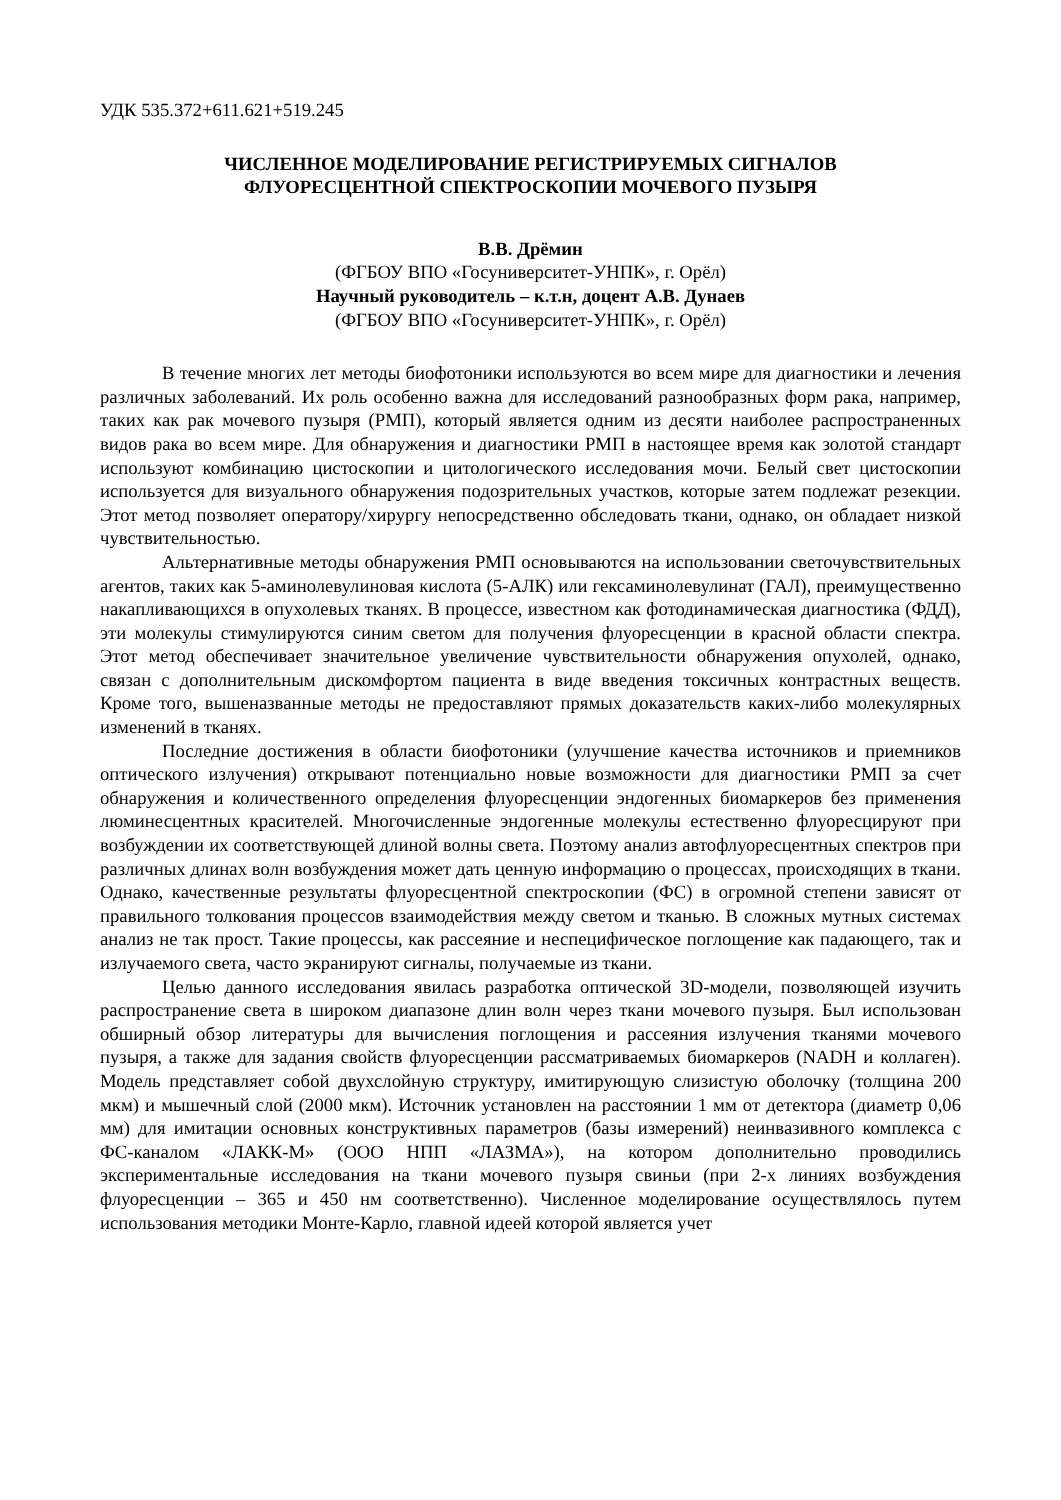УДК 535.372+611.621+519.245
ЧИСЛЕННОЕ МОДЕЛИРОВАНИЕ РЕГИСТРИРУЕМЫХ СИГНАЛОВ
ФЛУОРЕСЦЕНТНОЙ СПЕКТРОСКОПИИ МОЧЕВОГО ПУЗЫРЯ
В.В. Дрёмин
(ФГБОУ ВПО «Госуниверситет-УНПК», г. Орёл)
Научный руководитель – к.т.н, доцент А.В. Дунаев
(ФГБОУ ВПО «Госуниверситет-УНПК», г. Орёл)
В течение многих лет методы биофотоники используются во всем мире для диагностики и лечения различных заболеваний. Их роль особенно важна для исследований разнообразных форм рака, например, таких как рак мочевого пузыря (РМП), который является одним из десяти наиболее распространенных видов рака во всем мире. Для обнаружения и диагностики РМП в настоящее время как золотой стандарт используют комбинацию цистоскопии и цитологического исследования мочи. Белый свет цистоскопии используется для визуального обнаружения подозрительных участков, которые затем подлежат резекции. Этот метод позволяет оператору/хирургу непосредственно обследовать ткани, однако, он обладает низкой чувствительностью.
Альтернативные методы обнаружения РМП основываются на использовании светочувствительных агентов, таких как 5-аминолевулиновая кислота (5-АЛК) или гексаминолевулинат (ГАЛ), преимущественно накапливающихся в опухолевых тканях. В процессе, известном как фотодинамическая диагностика (ФДД), эти молекулы стимулируются синим светом для получения флуоресценции в красной области спектра. Этот метод обеспечивает значительное увеличение чувствительности обнаружения опухолей, однако, связан с дополнительным дискомфортом пациента в виде введения токсичных контрастных веществ. Кроме того, вышеназванные методы не предоставляют прямых доказательств каких-либо молекулярных изменений в тканях.
Последние достижения в области биофотоники (улучшение качества источников и приемников оптического излучения) открывают потенциально новые возможности для диагностики РМП за счет обнаружения и количественного определения флуоресценции эндогенных биомаркеров без применения люминесцентных красителей. Многочисленные эндогенные молекулы естественно флуоресцируют при возбуждении их соответствующей длиной волны света. Поэтому анализ автофлуоресцентных спектров при различных длинах волн возбуждения может дать ценную информацию о процессах, происходящих в ткани. Однако, качественные результаты флуоресцентной спектроскопии (ФС) в огромной степени зависят от правильного толкования процессов взаимодействия между светом и тканью. В сложных мутных системах анализ не так прост. Такие процессы, как рассеяние и неспецифическое поглощение как падающего, так и излучаемого света, часто экранируют сигналы, получаемые из ткани.
Целью данного исследования явилась разработка оптической 3D-модели, позволяющей изучить распространение света в широком диапазоне длин волн через ткани мочевого пузыря. Был использован обширный обзор литературы для вычисления поглощения и рассеяния излучения тканями мочевого пузыря, а также для задания свойств флуоресценции рассматриваемых биомаркеров (NADH и коллаген). Модель представляет собой двухслойную структуру, имитирующую слизистую оболочку (толщина 200 мкм) и мышечный слой (2000 мкм). Источник установлен на расстоянии 1 мм от детектора (диаметр 0,06 мм) для имитации основных конструктивных параметров (базы измерений) неинвазивного комплекса с ФС-каналом «ЛАКК-М» (ООО НПП «ЛАЗМА»), на котором дополнительно проводились экспериментальные исследования на ткани мочевого пузыря свиньи (при 2-х линиях возбуждения флуоресценции – 365 и 450 нм соответственно). Численное моделирование осуществлялось путем использования методики Монте-Карло, главной идеей которой является учет